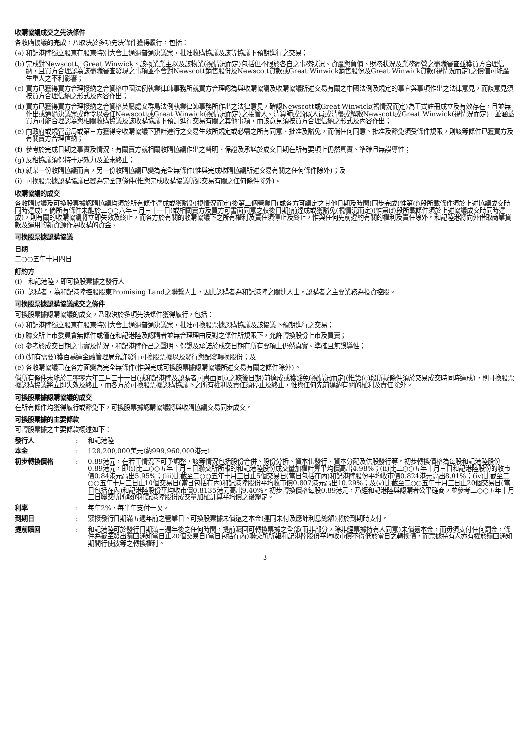收購協議成交之先決條件
各收購協議的完成，乃取決於多項先決條件獲得履行，包括：
(a) 和記港陸獨立股東在股東特別大會上通過普通決議案，批准收購協議及該等協議下預期進行之交易；
(b) 完成對Newscott、Great Winwick、該物業業主以及該物業(視情況而定)包括但不限於各自之事務狀況、資產與負債、財務狀況及業務經營之盡職審查並獲買方合理信納，且買方合理認為該盡職審查發現之事項並不會對Newscott銷售股份及Newscott貸款或Great Winwick銷售股份及Great Winwick貸款(視情況而定)之價值可能產生重大之不利影響；
(c) 買方已獲得買方合理接納之合資格中國法例執業律師事務所就買方合理認為與收購協議及收購協議所述交易有關之中國法例及規定的事宜與事項作出之法律意見，而該意見須按買方合理信納之形式及內容作出；
(d) 買方已獲得買方合理接納之合資格英屬處女群島法例執業律師事務所作出之法律意見，確認Newscott或Great Winwick(視情況而定)為正式註冊成立及有效存在，且並無作出或通過決議案或命令以委任Newscott或Great Winwick(視情況而定)之接管人、清算師或類似人員或清盤或解散Newscott或Great Winwick(視情況而定)，並涵蓋買方可能合理認為與相關收購協議及該收購協議下預計進行交易有關之其他事項，而該意見須按買方合理信納之形式及內容作出；
(e) 向政府或規管當局或第三方獲得令收購協議下預計進行之交易生效所規定或必需之所有同意、批准及豁免，而倘任何同意、批准及豁免須受條件規限，則該等條件已獲買方及有關賣方合理信納；
(f) 參考於完成日期之事實及情況，有關賣方就相關收購協議作出之聲明、保證及承諾於成交日期在所有要項上仍然真實、準確且無誤導性；
(g) 反租協議須保持十足效力及並未終止；
(h) 就某一份收購協議而言，另一份收購協議已變為完全無條件(惟與完成收購協議所述交易有關之任何條件除外)；及
(i) 可換股票據認購協議已變為完全無條件(惟與完成收購協議所述交易有關之任何條件除外)。
收購協議的成交
各收購協議及可換股票據認購協議均須於所有條件達成或獲豁免(視情況而定)後第二個營業日(或各方可議定之其他日期及時間)同步完成(惟第(f)段所載條件須於上述協議成交時同時達成)。倘所有條件未能於二○○六年三月三十一日(或相關賣方及買方可書面同意之較後日期)前達成或獲豁免(視情況而定)(惟第(f)段所載條件須於上述協議成交時同時達成)，則有關的收購協議將立即失效及終止，而各方於有關的收購協議下之所有權利及責任須停止及終止，惟與任何先前違約有關的權利及責任除外。和記陸港將向外借取商業貸款及運用的新資源作為收購的資金。
可換股票據認購協議
日期
二○○五年十月四日
訂約方
(i) 和記港陸，即可換股票據之發行人
(ii) 認購者，為和記港陸控股股東Promising Land之聯繫人士，因此認購者為和記港陸之關連人士。認購者之主要業務為投資控股。
可換股票據認購協議成交之條件
可換股票據認購協議的成交，乃取決於多項先決條件獲得履行，包括：
(a) 和記港陸獨立股東在股東特別大會上通過普通決議案，批准可換股票據認購協議及該協議下預期進行之交易；
(b) 聯交所上市委員會無條件或僅在和記港陸及認購者並無合理理由反對之條件所規限下，允許轉換股份上市及買賣；
(c) 參考於成交日期之事實及情況，和記港陸作出之聲明、保證及承諾於成交日期在所有要項上仍然真實、準確且無誤導性；
(d) (如有需要)獲百慕達金融管理局允許發行可換股票據以及發行與配發轉換股份；及
(e) 各收購協議已在各方面變為完全無條件(惟與完成可換股票據認購協議所述交易有關之條件除外)。
倘所有條件未能於二零零六年三月三十一日(或和記港陸及認購者可書面同意之較後日期)前達成或獲豁免(視情況而定)(惟第(c)段所載條件須於交易成交時同時達成)，則可換股票據認購協議將立即失效及終止，而各方於可換股票據認購協議下之所有權利及責任須停止及終止，惟與任何先前違約有關的權利及責任除外。
可換股票據認購協議的成交
在所有條件均獲得履行或豁免下，可換股票據認購協議將與收購協議交易同步成交。
可換股票據的主要條款
可轉股票據之主要條款概述如下：
發行人: 和記港陸
本金: 128,200,000美元(約999,960,000港元)
初步轉換價格: 0.89港元，在若干情況下可予調整，該等情況包括股份合併、股份分拆、資本化發行、資本分配及供股發行等。初步轉換價格為每股和記港陸股份0.89港元，即(i)比二○○五年十月三日聯交所所報的和記港陸股份成交量加權計算平均價高出4.98%；(ii)比二○○五年十月三日和記港陸股份的收市價0.84港元高出5.95%；(iii)比截至二○○五年十月三日止5個交易日(當日包括在內)和記港陸股份平均收市價0.824港元高出8.01%；(iv)比截至二○○五年十月三日止10個交易日(當日包括在內)和記港陸股份平均收市價0.807港元高出10.29%；及(v)比截至二○○五年十月三日止20個交易日(當日包括在內)和記港陸股份平均收市價0.8135港元高出9.40%。初步轉換價格每股0.89港元，乃經和記港陸與認購者公平磋商，並參考二○○五年十月三日聯交所所報的和記港陸股份成交量加權計算平均價之後釐定。
利率: 每年2%，每半年支付一次。
到期日: 緊接發行日期滿五週年前之營業日。可換股票據未償還之本金(連同未付及應計利息總額)將於到期時支付。
提前贖回: 和記港陸可於發行日期滿三週年後之任何時間，提前贖回可轉換票據之全部(而非部分，除非經票據持有人同意)未償還本金，而毋須支付任何罰金，條件為截至發出贖回通知當日止20個交易日(當日包括在內)聯交所所報和記港陸股份平均收市價不得低於當日之轉換價，而票據持有人亦有權於贖回通知期間行使彼等之轉換權利。
3